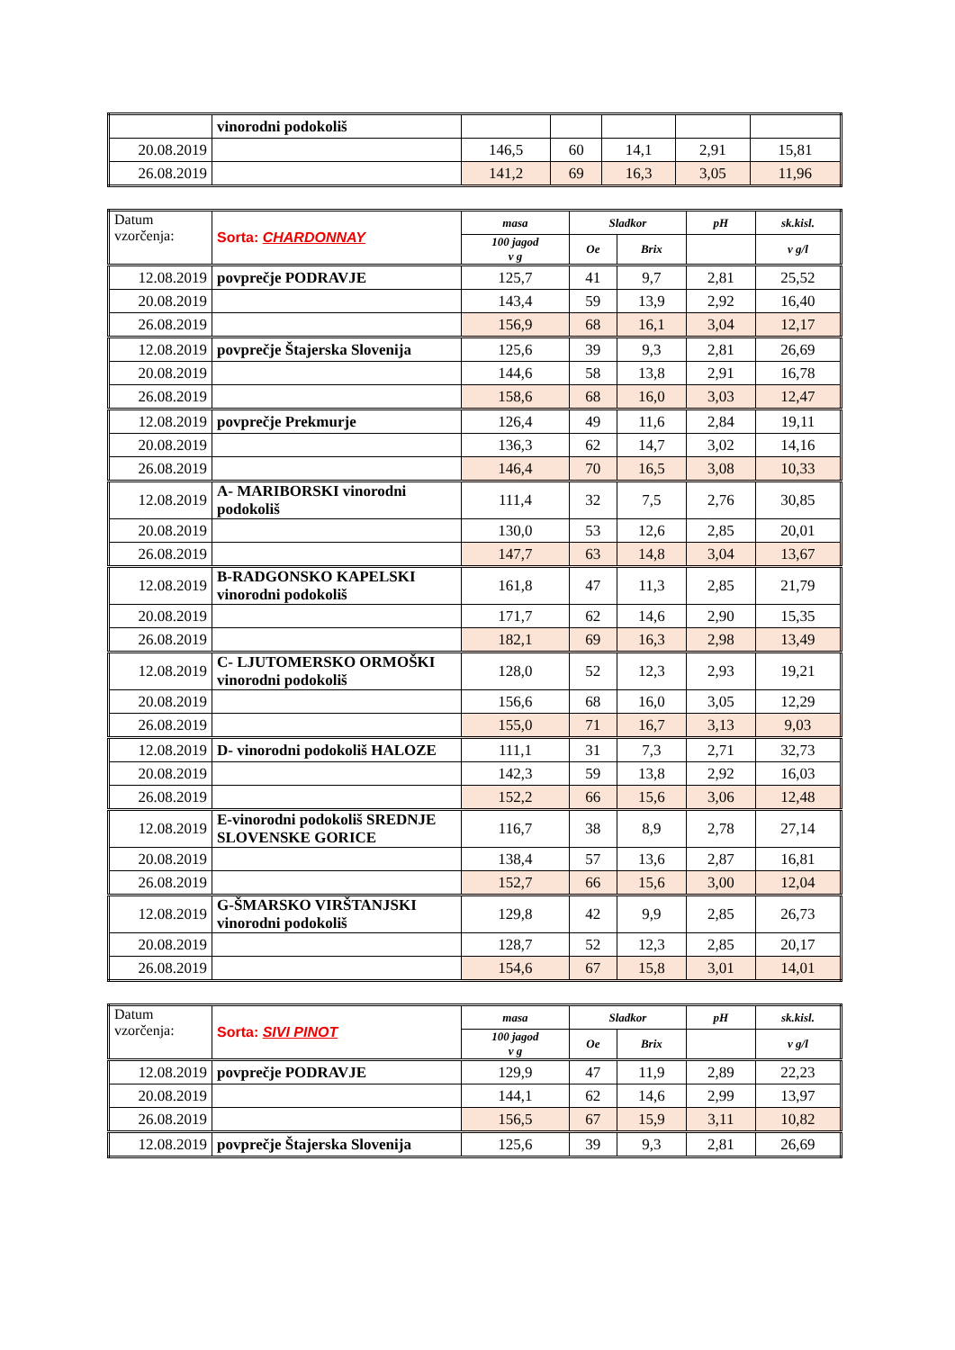| | vinorodni podokoliš | | | | | |
| 20.08.2019 | | 146,5 | 60 | 14,1 | 2,91 | 15,81 |
| 26.08.2019 | | 141,2 | 69 | 16,3 | 3,05 | 11,96 |
| Datum vzorčenja: | Sorta: CHARDONNAY | masa | Sladkor | | pH | sk.kisl. |
| --- | --- | --- | --- | --- | --- | --- |
| | | 100 jagod v g | Oe | Brix | | v g/l |
| 12.08.2019 | povprečje PODRAVJE | 125,7 | 41 | 9,7 | 2,81 | 25,52 |
| 20.08.2019 | | 143,4 | 59 | 13,9 | 2,92 | 16,40 |
| 26.08.2019 | | 156,9 | 68 | 16,1 | 3,04 | 12,17 |
| 12.08.2019 | povprečje Štajerska Slovenija | 125,6 | 39 | 9,3 | 2,81 | 26,69 |
| 20.08.2019 | | 144,6 | 58 | 13,8 | 2,91 | 16,78 |
| 26.08.2019 | | 158,6 | 68 | 16,0 | 3,03 | 12,47 |
| 12.08.2019 | povprečje Prekmurje | 126,4 | 49 | 11,6 | 2,84 | 19,11 |
| 20.08.2019 | | 136,3 | 62 | 14,7 | 3,02 | 14,16 |
| 26.08.2019 | | 146,4 | 70 | 16,5 | 3,08 | 10,33 |
| 12.08.2019 | A- MARIBORSKI vinorodni podokoliš | 111,4 | 32 | 7,5 | 2,76 | 30,85 |
| 20.08.2019 | | 130,0 | 53 | 12,6 | 2,85 | 20,01 |
| 26.08.2019 | | 147,7 | 63 | 14,8 | 3,04 | 13,67 |
| 12.08.2019 | B-RADGONSKO KAPELSKI vinorodni podokoliš | 161,8 | 47 | 11,3 | 2,85 | 21,79 |
| 20.08.2019 | | 171,7 | 62 | 14,6 | 2,90 | 15,35 |
| 26.08.2019 | | 182,1 | 69 | 16,3 | 2,98 | 13,49 |
| 12.08.2019 | C- LJUTOMERSKO ORMOŠKI vinorodni podokoliš | 128,0 | 52 | 12,3 | 2,93 | 19,21 |
| 20.08.2019 | | 156,6 | 68 | 16,0 | 3,05 | 12,29 |
| 26.08.2019 | | 155,0 | 71 | 16,7 | 3,13 | 9,03 |
| 12.08.2019 | D- vinorodni podokoliš HALOZE | 111,1 | 31 | 7,3 | 2,71 | 32,73 |
| 20.08.2019 | | 142,3 | 59 | 13,8 | 2,92 | 16,03 |
| 26.08.2019 | | 152,2 | 66 | 15,6 | 3,06 | 12,48 |
| 12.08.2019 | E-vinorodni podokoliš SREDNJE SLOVENSKE GORICE | 116,7 | 38 | 8,9 | 2,78 | 27,14 |
| 20.08.2019 | | 138,4 | 57 | 13,6 | 2,87 | 16,81 |
| 26.08.2019 | | 152,7 | 66 | 15,6 | 3,00 | 12,04 |
| 12.08.2019 | G-ŠMARSKO VIRŠTANJSKI vinorodni podokoliš | 129,8 | 42 | 9,9 | 2,85 | 26,73 |
| 20.08.2019 | | 128,7 | 52 | 12,3 | 2,85 | 20,17 |
| 26.08.2019 | | 154,6 | 67 | 15,8 | 3,01 | 14,01 |
| Datum vzorčenja: | Sorta: SIVI PINOT | masa | Sladkor | | pH | sk.kisl. |
| --- | --- | --- | --- | --- | --- | --- |
| | | 100 jagod v g | Oe | Brix | | v g/l |
| 12.08.2019 | povprečje PODRAVJE | 129,9 | 47 | 11,9 | 2,89 | 22,23 |
| 20.08.2019 | | 144,1 | 62 | 14,6 | 2,99 | 13,97 |
| 26.08.2019 | | 156,5 | 67 | 15,9 | 3,11 | 10,82 |
| 12.08.2019 | povprečje Štajerska Slovenija | 125,6 | 39 | 9,3 | 2,81 | 26,69 |